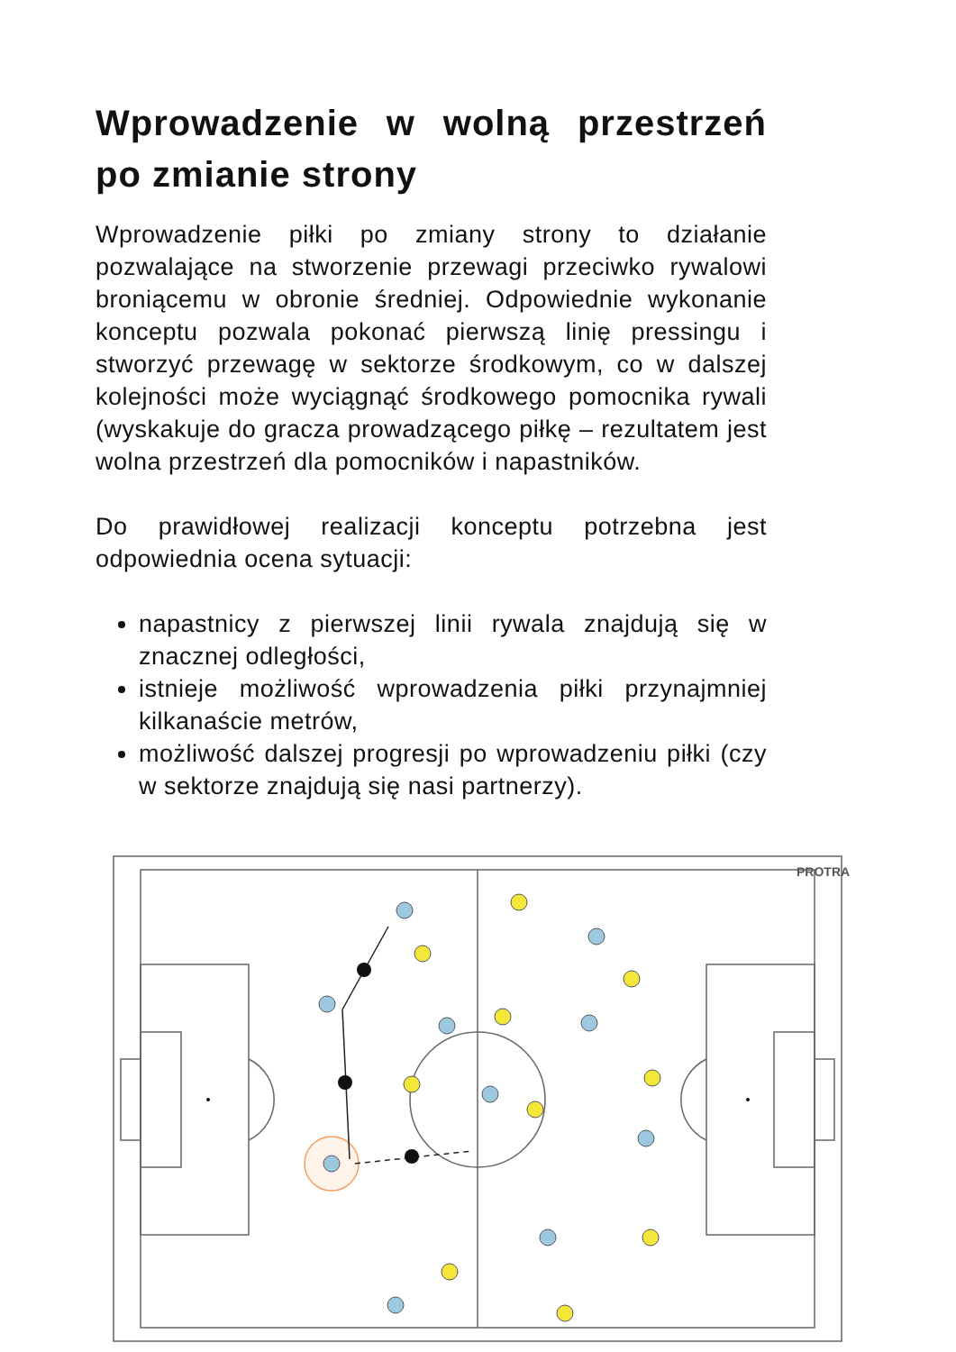Wprowadzenie w wolną przestrzeń po zmianie strony
Wprowadzenie piłki po zmiany strony to działanie pozwalające na stworzenie przewagi przeciwko rywalowi broniącemu w obronie średniej. Odpowiednie wykonanie konceptu pozwala pokonać pierwszą linię pressingu i stworzyć przewagę w sektorze środkowym, co w dalszej kolejności może wyciągnąć środkowego pomocnika rywali (wyskakuje do gracza prowadzącego piłkę – rezultatem jest wolna przestrzeń dla pomocników i napastników.
Do prawidłowej realizacji konceptu potrzebna jest odpowiednia ocena sytuacji:
napastnicy z pierwszej linii rywala znajdują się w znacznej odległości,
istnieje możliwość wprowadzenia piłki przynajmniej kilkanaście metrów,
możliwość dalszej progresji po wprowadzeniu piłki (czy w sektorze znajdują się nasi partnerzy).
PROTRA